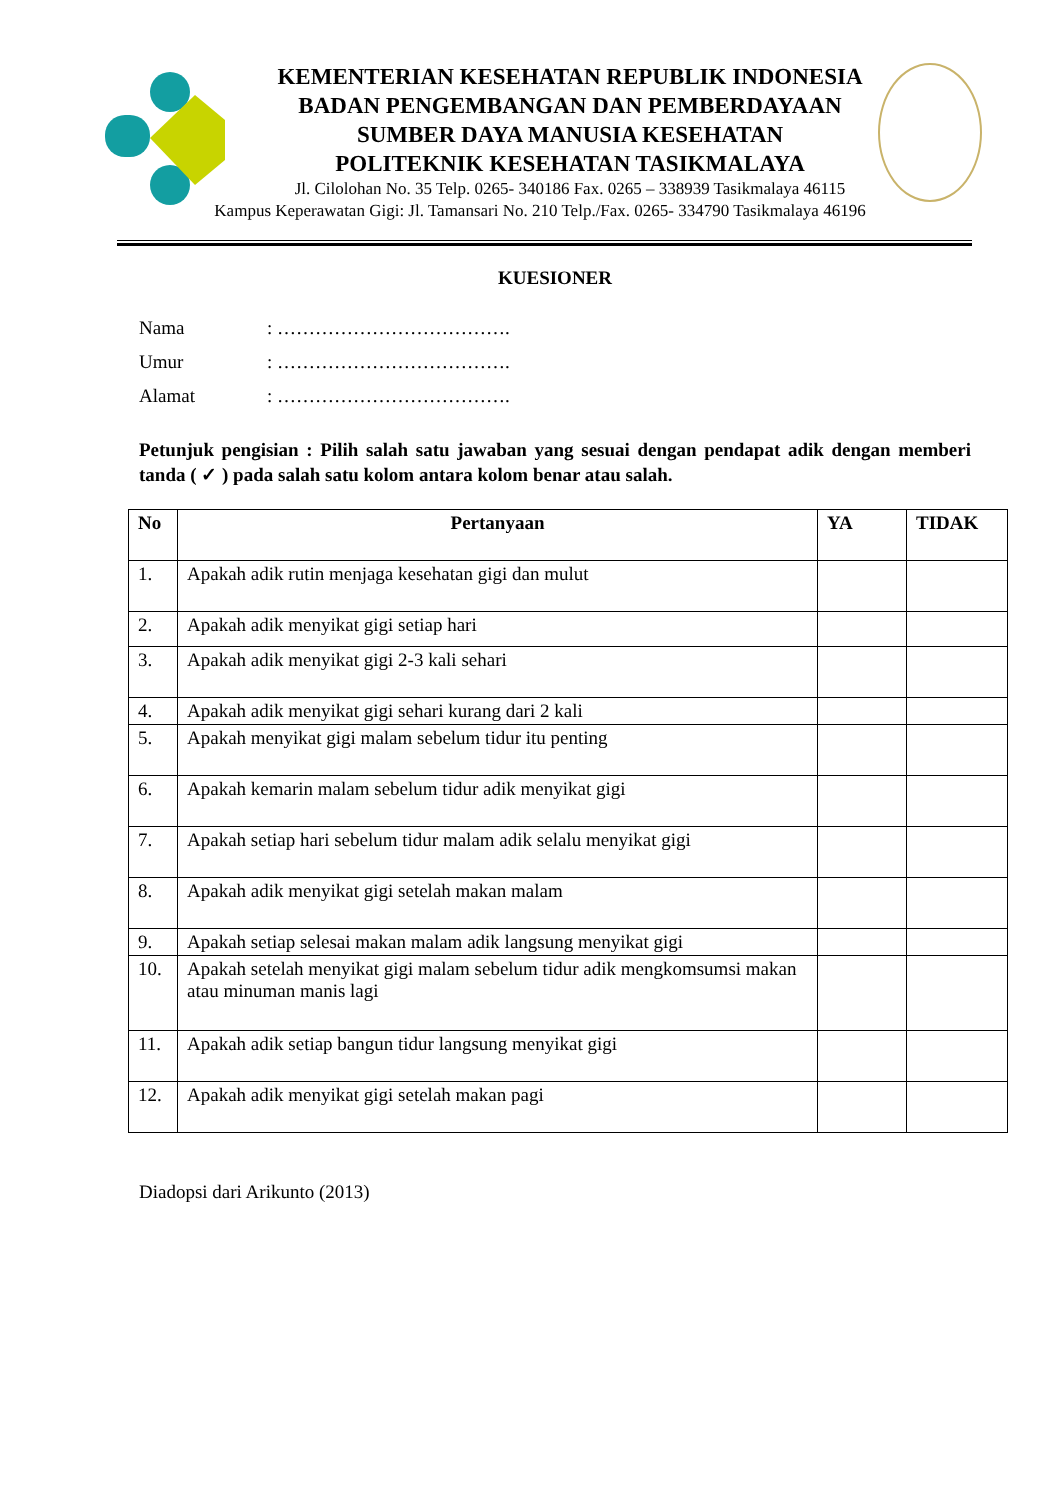KEMENTERIAN KESEHATAN REPUBLIK INDONESIA
BADAN PENGEMBANGAN DAN PEMBERDAYAAN
SUMBER DAYA MANUSIA KESEHATAN
POLITEKNIK KESEHATAN TASIKMALAYA
Jl. Cilolohan No. 35 Telp. 0265- 340186 Fax. 0265 – 338939 Tasikmalaya 46115
Kampus Keperawatan Gigi: Jl. Tamansari No. 210 Telp./Fax. 0265- 334790 Tasikmalaya 46196
KUESIONER
Nama: ……………………………….
Umur: ……………………………….
Alamat: ……………………………….
Petunjuk pengisian : Pilih salah satu jawaban yang sesuai dengan pendapat adik dengan memberi tanda ( ✓ ) pada salah satu kolom antara kolom benar atau salah.
| No | Pertanyaan | YA | TIDAK |
| --- | --- | --- | --- |
| 1. | Apakah adik rutin menjaga kesehatan gigi dan mulut | | |
| 2. | Apakah adik menyikat gigi setiap hari | | |
| 3. | Apakah adik menyikat gigi 2-3 kali sehari | | |
| 4. | Apakah adik menyikat gigi sehari kurang dari 2 kali | | |
| 5. | Apakah menyikat gigi malam sebelum tidur itu penting | | |
| 6. | Apakah kemarin malam sebelum tidur adik menyikat gigi | | |
| 7. | Apakah setiap hari sebelum tidur malam adik selalu menyikat gigi | | |
| 8. | Apakah adik menyikat gigi setelah makan malam | | |
| 9. | Apakah setiap selesai makan malam adik langsung menyikat gigi | | |
| 10. | Apakah setelah menyikat gigi malam sebelum tidur adik mengkomsumsi makan atau minuman manis lagi | | |
| 11. | Apakah adik setiap bangun tidur langsung menyikat gigi | | |
| 12. | Apakah adik menyikat gigi setelah makan pagi | | |
Diadopsi dari Arikunto (2013)